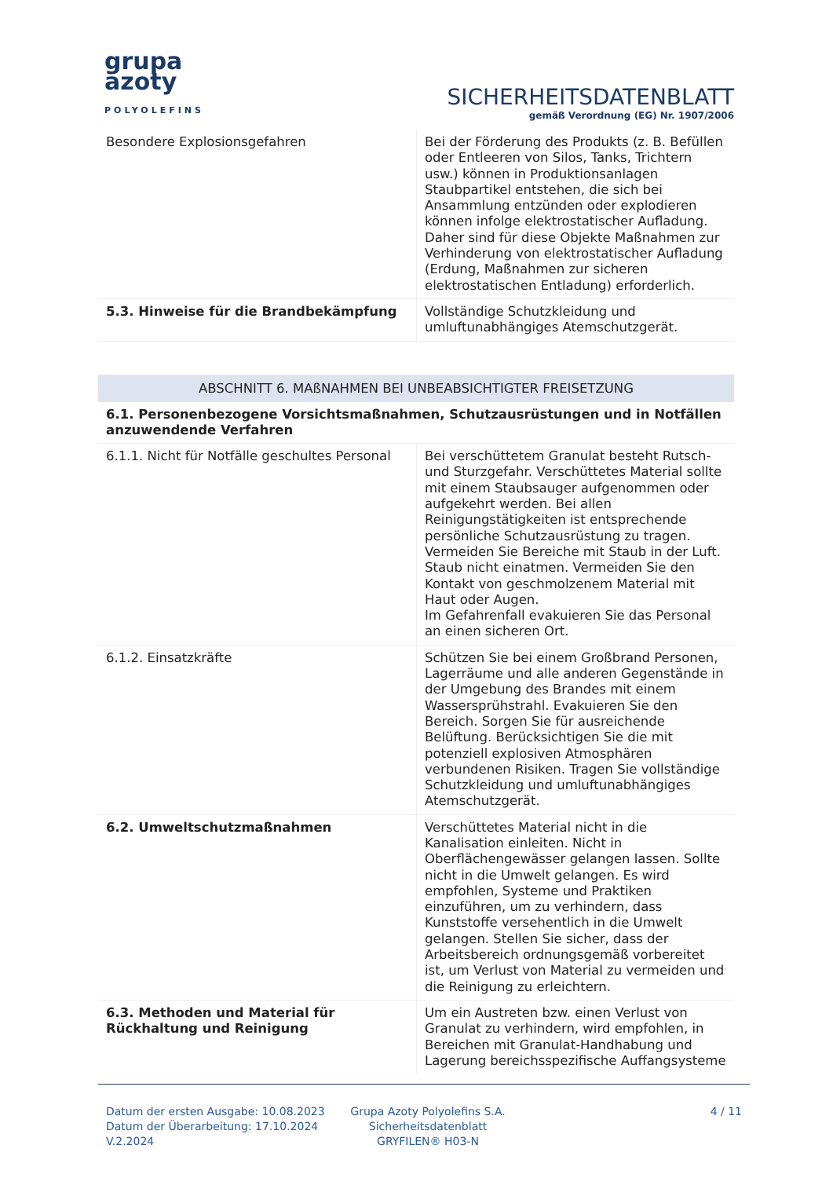grupa
azoty
POLYOLEFINS
SICHERHEITSDATENBLATT
gemäß Verordnung (EG) Nr. 1907/2006
| Besondere Explosionsgefahren | Bei der Förderung des Produkts (z. B. Befüllen oder Entleeren von Silos, Tanks, Trichtern usw.) können in Produktionsanlagen Staubpartikel entstehen, die sich bei Ansammlung entzünden oder explodieren können infolge elektrostatischer Aufladung. Daher sind für diese Objekte Maßnahmen zur Verhinderung von elektrostatischer Aufladung (Erdung, Maßnahmen zur sicheren elektrostatischen Entladung) erforderlich. |
| 5.3. Hinweise für die Brandbekämpfung | Vollständige Schutzkleidung und umluftunabhängiges Atemschutzgerät. |
ABSCHNITT 6. MAßNAHMEN BEI UNBEABSICHTIGTER FREISETZUNG
| 6.1. Personenbezogene Vorsichtsmaßnahmen, Schutzausrüstungen und in Notfällen anzuwendende Verfahren | |
| 6.1.1. Nicht für Notfälle geschultes Personal | Bei verschüttetem Granulat besteht Rutsch- und Sturzgefahr. Verschüttetes Material sollte mit einem Staubsauger aufgenommen oder aufgekehrt werden. Bei allen Reinigungstätigkeiten ist entsprechende persönliche Schutzausrüstung zu tragen. Vermeiden Sie Bereiche mit Staub in der Luft. Staub nicht einatmen. Vermeiden Sie den Kontakt von geschmolzenem Material mit Haut oder Augen. Im Gefahrenfall evakuieren Sie das Personal an einen sicheren Ort. |
| 6.1.2. Einsatzkräfte | Schützen Sie bei einem Großbrand Personen, Lagerräume und alle anderen Gegenstände in der Umgebung des Brandes mit einem Wassersprühstrahl. Evakuieren Sie den Bereich. Sorgen Sie für ausreichende Belüftung. Berücksichtigen Sie die mit potenziell explosiven Atmosphären verbundenen Risiken. Tragen Sie vollständige Schutzkleidung und umluftunabhängiges Atemschutzgerät. |
| 6.2. Umweltschutzmaßnahmen | Verschüttetes Material nicht in die Kanalisation einleiten. Nicht in Oberflächengewässer gelangen lassen. Sollte nicht in die Umwelt gelangen. Es wird empfohlen, Systeme und Praktiken einzuführen, um zu verhindern, dass Kunststoffe versehentlich in die Umwelt gelangen. Stellen Sie sicher, dass der Arbeitsbereich ordnungsgemäß vorbereitet ist, um Verlust von Material zu vermeiden und die Reinigung zu erleichtern. |
| 6.3. Methoden und Material für Rückhaltung und Reinigung | Um ein Austreten bzw. einen Verlust von Granulat zu verhindern, wird empfohlen, in Bereichen mit Granulat-Handhabung und Lagerung bereichsspezifische Auffangsysteme |
Datum der ersten Ausgabe: 10.08.2023
Datum der Überarbeitung: 17.10.2024
V.2.2024
Grupa Azoty Polyolefins S.A.
Sicherheitsdatenblatt
GRYFILEN® H03-N
4 / 11